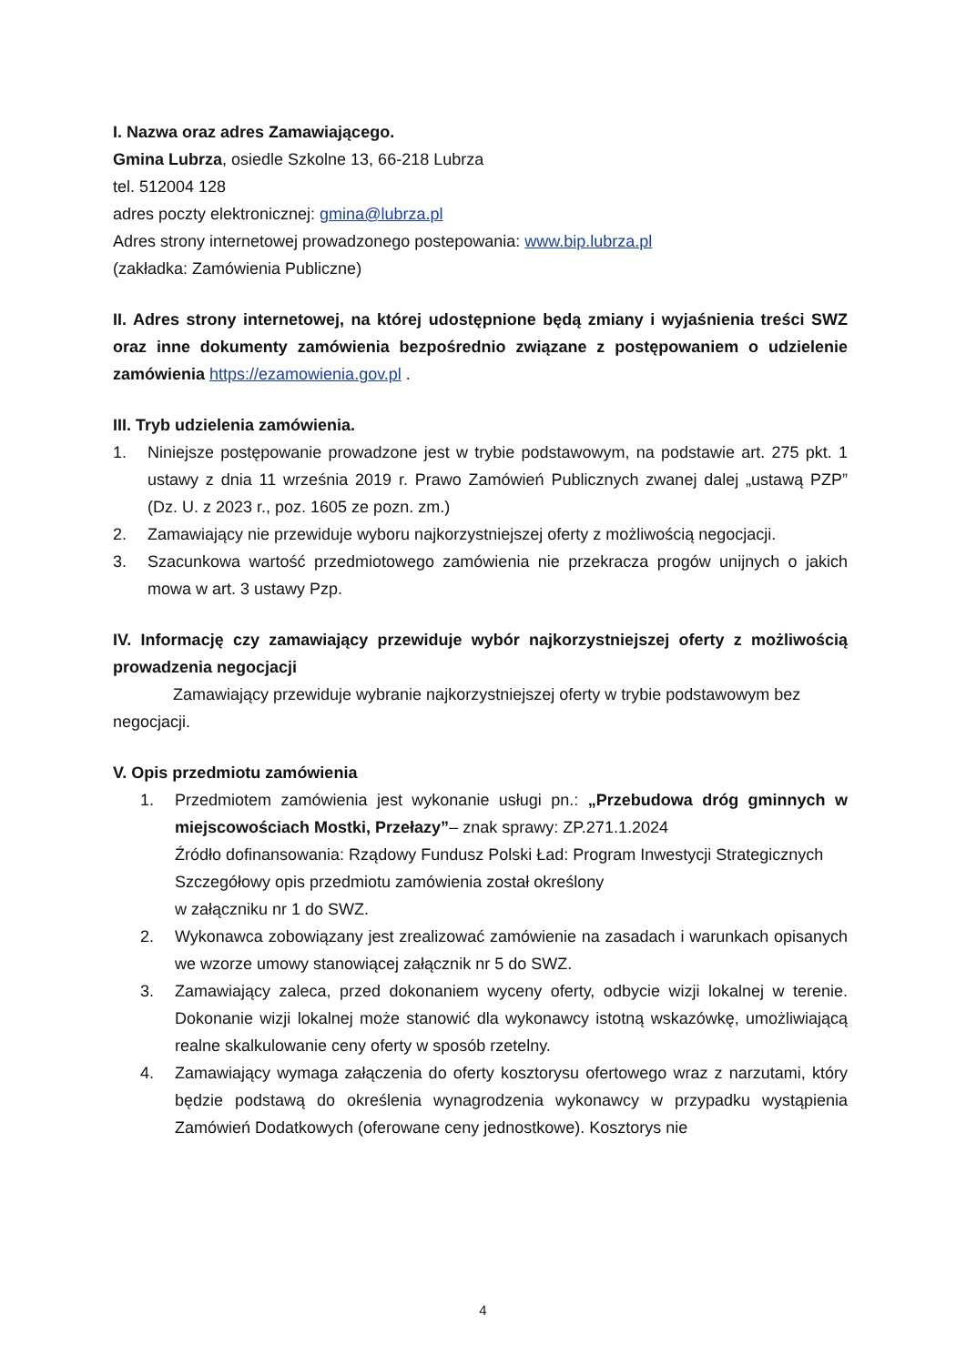I. Nazwa oraz adres Zamawiającego.
Gmina Lubrza, osiedle Szkolne 13, 66-218 Lubrza
tel. 512004 128
adres poczty elektronicznej: gmina@lubrza.pl
Adres strony internetowej prowadzonego postepowania: www.bip.lubrza.pl
(zakładka: Zamówienia Publiczne)
II. Adres strony internetowej, na której udostępnione będą zmiany i wyjaśnienia treści SWZ oraz inne dokumenty zamówienia bezpośrednio związane z postępowaniem o udzielenie zamówienia https://ezamowienia.gov.pl .
III. Tryb udzielenia zamówienia.
1. Niniejsze postępowanie prowadzone jest w trybie podstawowym, na podstawie art. 275 pkt. 1 ustawy z dnia 11 września 2019 r. Prawo Zamówień Publicznych zwanej dalej „ustawą PZP” (Dz. U. z 2023 r., poz. 1605 ze pozn. zm.)
2. Zamawiający nie przewiduje wyboru najkorzystniejszej oferty z możliwością negocjacji.
3. Szacunkowa wartość przedmiotowego zamówienia nie przekracza progów unijnych o jakich mowa w art. 3 ustawy Pzp.
IV. Informację czy zamawiający przewiduje wybór najkorzystniejszej oferty z możliwością prowadzenia negocjacji
Zamawiający przewiduje wybranie najkorzystniejszej oferty w trybie podstawowym bez negocjacji.
V. Opis przedmiotu zamówienia
1. Przedmiotem zamówienia jest wykonanie usługi pn.: „Przebudowa dróg gminnych w miejscowościach Mostki, Przełazy”– znak sprawy: ZP.271.1.2024
Źródło dofinansowania: Rządowy Fundusz Polski Ład: Program Inwestycji Strategicznych
Szczegółowy opis przedmiotu zamówienia został określony
w załączniku nr 1 do SWZ.
2. Wykonawca zobowiązany jest zrealizować zamówienie na zasadach i warunkach opisanych we wzorze umowy stanowiącej załącznik nr 5 do SWZ.
3. Zamawiający zaleca, przed dokonaniem wyceny oferty, odbycie wizji lokalnej w terenie. Dokonanie wizji lokalnej może stanowić dla wykonawcy istotną wskazówkę, umożliwiającą realne skalkulowanie ceny oferty w sposób rzetelny.
4. Zamawiający wymaga załączenia do oferty kosztorysu ofertowego wraz z narzutami, który będzie podstawą do określenia wynagrodzenia wykonawcy w przypadku wystąpienia Zamówień Dodatkowych (oferowane ceny jednostkowe). Kosztorys nie
4